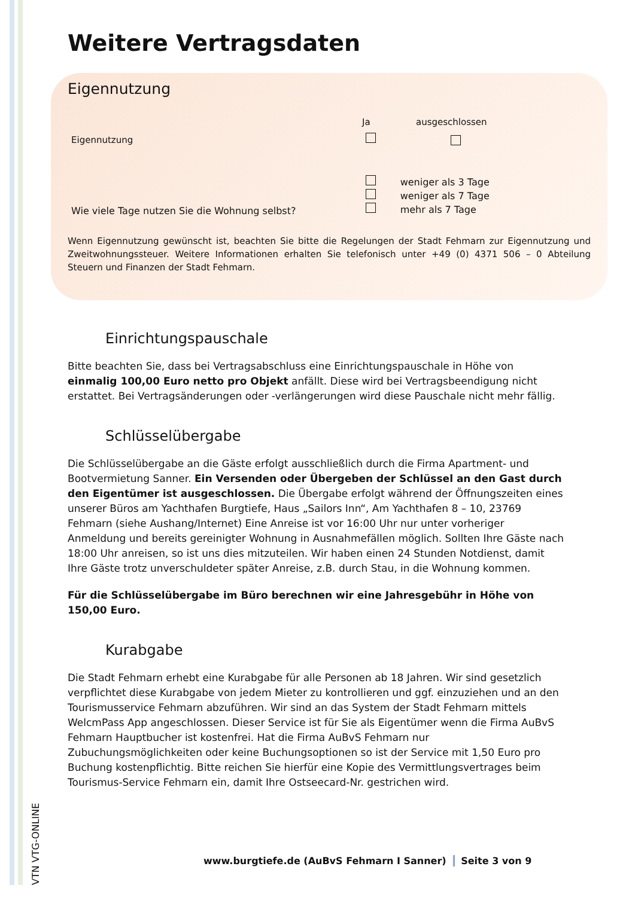Weitere Vertragsdaten
Eigennutzung
Ja ausgeschlossen
Eigennutzung
Wie viele Tage nutzen Sie die Wohnung selbst?
weniger als 3 Tage
weniger als 7 Tage
mehr als 7 Tage
Wenn Eigennutzung gewünscht ist, beachten Sie bitte die Regelungen der Stadt Fehmarn zur Eigennutzung und Zweitwohnungssteuer. Weitere Informationen erhalten Sie telefonisch unter +49 (0) 4371 506 – 0 Abteilung Steuern und Finanzen der Stadt Fehmarn.
Einrichtungspauschale
Bitte beachten Sie, dass bei Vertragsabschluss eine Einrichtungspauschale in Höhe von einmalig 100,00 Euro netto pro Objekt anfällt. Diese wird bei Vertragsbeendigung nicht erstattet. Bei Vertragsänderungen oder -verlängerungen wird diese Pauschale nicht mehr fällig.
Schlüsselübergabe
Die Schlüsselübergabe an die Gäste erfolgt ausschließlich durch die Firma Apartment- und Bootvermietung Sanner. Ein Versenden oder Übergeben der Schlüssel an den Gast durch den Eigentümer ist ausgeschlossen. Die Übergabe erfolgt während der Öffnungszeiten eines unserer Büros am Yachthafen Burgtiefe, Haus „Sailors Inn“, Am Yachthafen 8 – 10, 23769 Fehmarn (siehe Aushang/Internet) Eine Anreise ist vor 16:00 Uhr nur unter vorheriger Anmeldung und bereits gereinigter Wohnung in Ausnahmefällen möglich. Sollten Ihre Gäste nach 18:00 Uhr anreisen, so ist uns dies mitzuteilen. Wir haben einen 24 Stunden Notdienst, damit Ihre Gäste trotz unverschuldeter später Anreise, z.B. durch Stau, in die Wohnung kommen.
Für die Schlüsselübergabe im Büro berechnen wir eine Jahresgebühr in Höhe von 150,00 Euro.
Kurabgabe
Die Stadt Fehmarn erhebt eine Kurabgabe für alle Personen ab 18 Jahren. Wir sind gesetzlich verpflichtet diese Kurabgabe von jedem Mieter zu kontrollieren und ggf. einzuziehen und an den Tourismusservice Fehmarn abzuführen. Wir sind an das System der Stadt Fehmarn mittels WelcmPass App angeschlossen. Dieser Service ist für Sie als Eigentümer wenn die Firma AuBvS Fehmarn Hauptbucher ist kostenfrei. Hat die Firma AuBvS Fehmarn nur Zubuchungsmöglichkeiten oder keine Buchungsoptionen so ist der Service mit 1,50 Euro pro Buchung kostenpflichtig. Bitte reichen Sie hierfür eine Kopie des Vermittlungsvertrages beim Tourismus-Service Fehmarn ein, damit Ihre Ostseecard-Nr. gestrichen wird.
VTN VTG-ONLINE
www.burgtiefe.de (AuBvS Fehmarn I Sanner) Seite 3 von 9